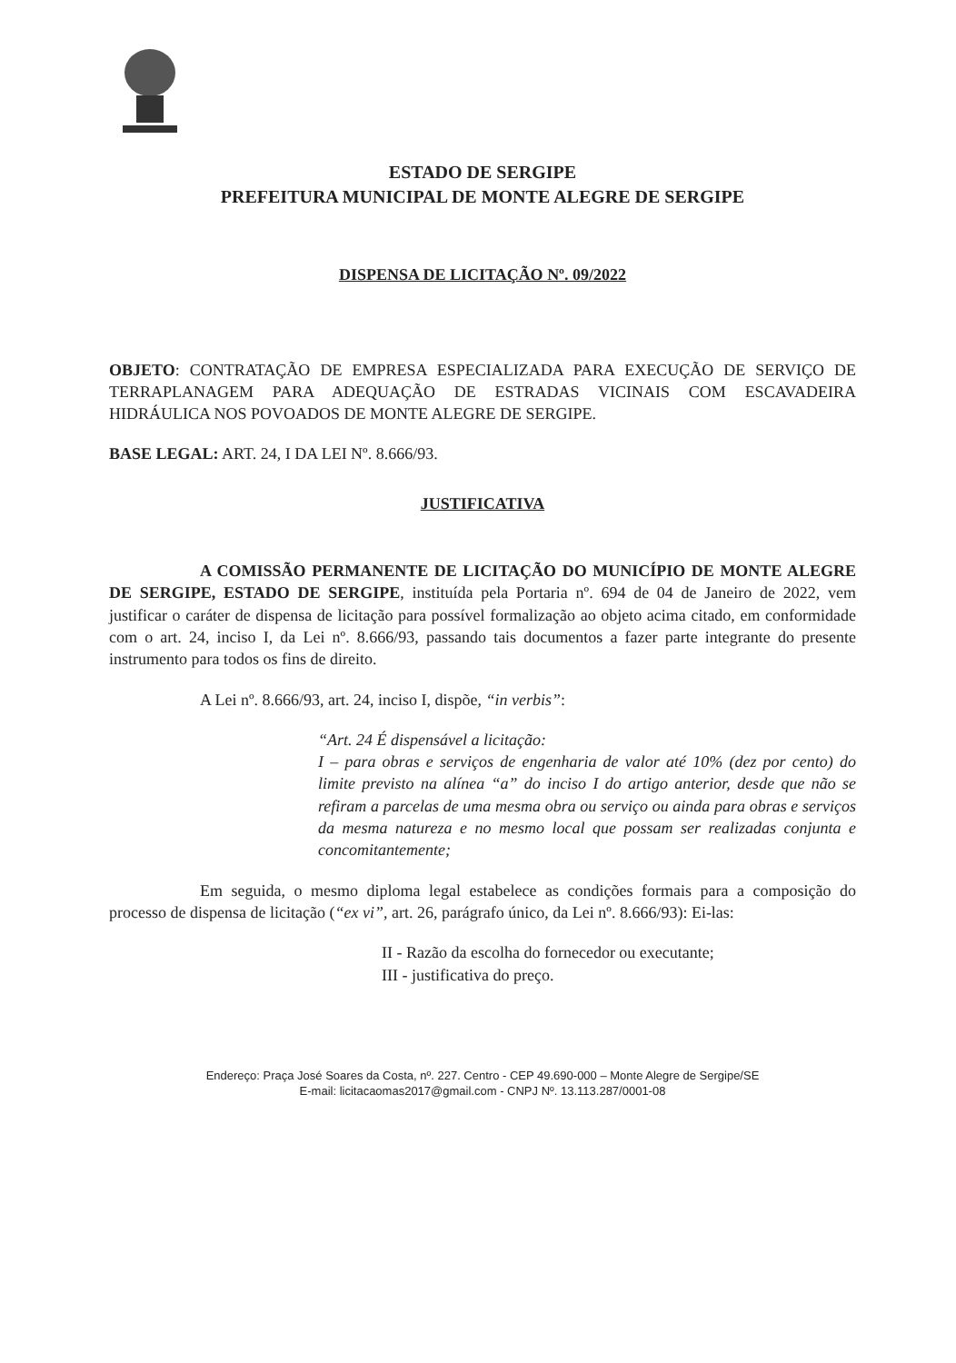ESTADO DE SERGIPE
PREFEITURA MUNICIPAL DE MONTE ALEGRE DE SERGIPE
DISPENSA DE LICITAÇÃO Nº. 09/2022
OBJETO: CONTRATAÇÃO DE EMPRESA ESPECIALIZADA PARA EXECUÇÃO DE SERVIÇO DE TERRAPLANAGEM PARA ADEQUAÇÃO DE ESTRADAS VICINAIS COM ESCAVADEIRA HIDRÁULICA NOS POVOADOS DE MONTE ALEGRE DE SERGIPE.
BASE LEGAL: ART. 24, I DA LEI Nº. 8.666/93.
JUSTIFICATIVA
A COMISSÃO PERMANENTE DE LICITAÇÃO DO MUNICÍPIO DE MONTE ALEGRE DE SERGIPE, ESTADO DE SERGIPE, instituída pela Portaria nº. 694 de 04 de Janeiro de 2022, vem justificar o caráter de dispensa de licitação para possível formalização ao objeto acima citado, em conformidade com o art. 24, inciso I, da Lei nº. 8.666/93, passando tais documentos a fazer parte integrante do presente instrumento para todos os fins de direito.
A Lei nº. 8.666/93, art. 24, inciso I, dispõe, “in verbis”:
“Art. 24 É dispensável a licitação:
I – para obras e serviços de engenharia de valor até 10% (dez por cento) do limite previsto na alínea “a” do inciso I do artigo anterior, desde que não se refiram a parcelas de uma mesma obra ou serviço ou ainda para obras e serviços da mesma natureza e no mesmo local que possam ser realizadas conjunta e concomitantemente;
Em seguida, o mesmo diploma legal estabelece as condições formais para a composição do processo de dispensa de licitação (“ex vi”, art. 26, parágrafo único, da Lei nº. 8.666/93): Ei-las:
II - Razão da escolha do fornecedor ou executante;
III - justificativa do preço.
Endereço: Praça José Soares da Costa, nº. 227. Centro - CEP 49.690-000 – Monte Alegre de Sergipe/SE
E-mail: licitacaomas2017@gmail.com - CNPJ Nº. 13.113.287/0001-08